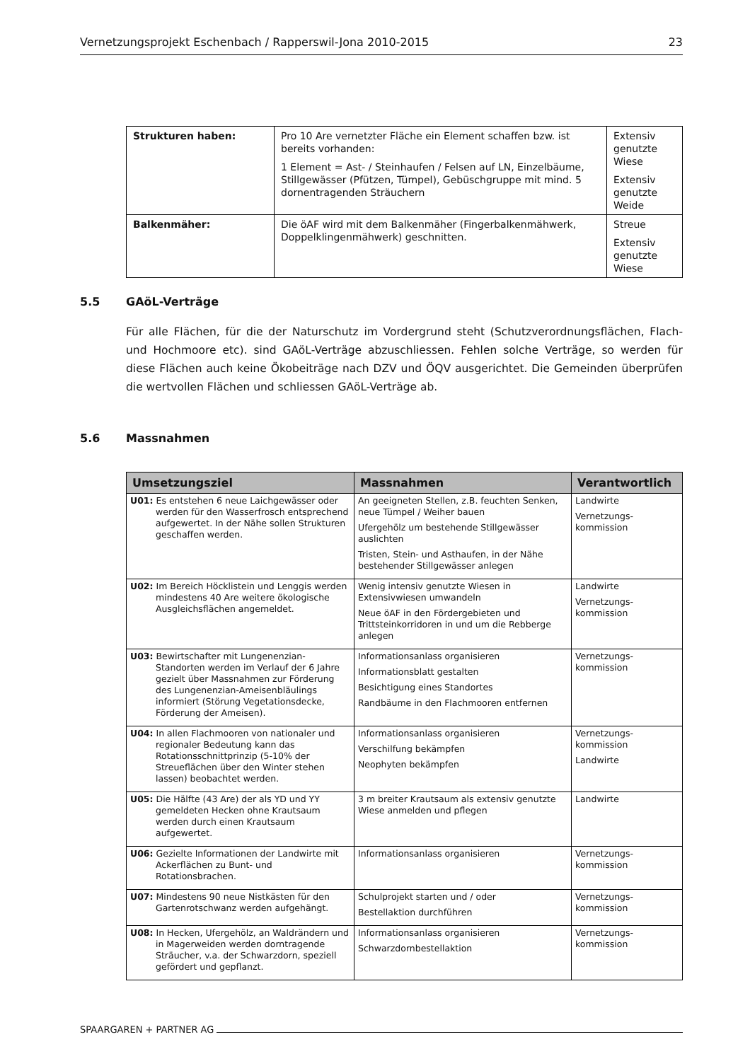Vernetzungsprojekt Eschenbach / Rapperswil-Jona 2010-2015 23
| Strukturen haben: | Pro 10 Are vernetzter Fläche ein Element schaffen bzw. ist bereits vorhanden: 1 Element = Ast- / Steinhaufen / Felsen auf LN, Einzelbäume, Stillgewässer (Pfützen, Tümpel), Gebüschgruppe mit mind. 5 dornentragenden Sträuchern | Extensiv genutzte Wiese Extensiv genutzte Weide |
| Balkenmäher: | Die öAF wird mit dem Balkenmäher (Fingerbalkenmähwerk, Doppelklingenmähwerk) geschnitten. | Streue Extensiv genutzte Wiese |
5.5 GAöL-Verträge
Für alle Flächen, für die der Naturschutz im Vordergrund steht (Schutzverordnungsflächen, Flach- und Hochmoore etc). sind GAöL-Verträge abzuschliessen. Fehlen solche Verträge, so werden für diese Flächen auch keine Ökobeiträge nach DZV und ÖQV ausgerichtet. Die Gemeinden überprüfen die wertvollen Flächen und schliessen GAöL-Verträge ab.
5.6 Massnahmen
| Umsetzungsziel | Massnahmen | Verantwortlich |
| --- | --- | --- |
| U01: Es entstehen 6 neue Laichgewässer oder werden für den Wasserfrosch entsprechend aufgewertet. In der Nähe sollen Strukturen geschaffen werden. | An geeigneten Stellen, z.B. feuchten Senken, neue Tümpel / Weiher bauen Ufergehölz um bestehende Stillgewässer auslichten Tristen, Stein- und Asthaufen, in der Nähe bestehender Stillgewässer anlegen | Landwirte Vernetzungs-kommission |
| U02: Im Bereich Höcklistein und Lenggis werden mindestens 40 Are weitere ökologische Ausgleichsflächen angemeldet. | Wenig intensiv genutzte Wiesen in Extensivwiesen umwandeln Neue öAF in den Fördergebieten und Trittsteinkorridoren in und um die Rebberge anlegen | Landwirte Vernetzungs-kommission |
| U03: Bewirtschafter mit Lungenenzian-Standorten werden im Verlauf der 6 Jahre gezielt über Massnahmen zur Förderung des Lungenenzian-Ameisenbläulings informiert (Störung Vegetationsdecke, Förderung der Ameisen). | Informationsanlass organisieren Informationsblatt gestalten Besichtigung eines Standortes Randbäume in den Flachmooren entfernen | Vernetzungs-kommission |
| U04: In allen Flachmooren von nationaler und regionaler Bedeutung kann das Rotationsschnittprinzip (5-10% der Streueflächen über den Winter stehen lassen) beobachtet werden. | Informationsanlass organisieren Verschilfung bekämpfen Neophyten bekämpfen | Vernetzungs-kommission Landwirte |
| U05: Die Hälfte (43 Are) der als YD und YY gemeldeten Hecken ohne Krautsaum werden durch einen Krautsaum aufgewertet. | 3 m breiter Krautsaum als extensiv genutzte Wiese anmelden und pflegen | Landwirte |
| U06: Gezielte Informationen der Landwirte mit Ackerflächen zu Bunt- und Rotationsbrachen. | Informationsanlass organisieren | Vernetzungs-kommission |
| U07: Mindestens 90 neue Nistkästen für den Gartenrotschwanz werden aufgehängt. | Schulprojekt starten und / oder Bestellaktion durchführen | Vernetzungs-kommission |
| U08: In Hecken, Ufergehölz, an Waldrändern und in Magerweiden werden dorntragende Sträucher, v.a. der Schwarzdorn, speziell gefördert und gepflanzt. | Informationsanlass organisieren Schwarzdornbestellaktion | Vernetzungs-kommission |
SPAARGAREN + PARTNER AG